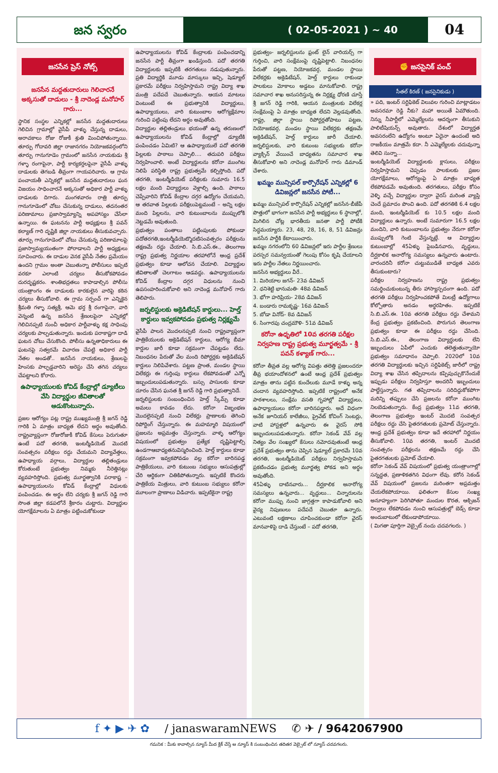జన స్వరం
( 02-05-2021 ) ~ 40
04
జనసేన ప్రెస్ నోట్స్
జనసేన మద్దతుదారులు గెలిచారనే అక్కసుతో దాడులు - శ్రీ నాదెండ్ల మనోహర్ గారు...
స్థానిక సంస్థల ఎన్నికల్లో జనసేన మద్దతుదారులు గెలిచిన గ్రామాల్లో వైసీపీ వాళ్ళు చేస్తున్న దాడులు, అరాచకాలు రోజు రోజుకీ శ్రుతి మించిపోతున్నాయి. తూర్పు గోదావరి జిల్లా రాజానగరం నియోజకవర్గంలోని తూర్పు గానుగూడెం గ్రామంలో జనసేన నాయకుడు శ్రీ గళ్ళా రంగాపైనా, పార్టీ కార్యకర్తలపైనా వైసీపీ వాళ్ళు దాడులకు తెగబడి తీవ్రంగా గాయపరిచారు. ఆ గ్రామ పంచాయతీ ఎన్నికల్లో జనసేన మద్దతుదారులు ఘన విజయం సాధించారనే అక్కసుతో అధికార పార్టీ వాళ్ళు దాడులకు దిగారు. మంగళవారం రాత్రి తూర్పు గానుగూడెంలో చోటు చేసుకున్న దాడులు, తదనంతర పరిణామాలు ప్రజాస్వామ్యాన్ని అపహాస్యం చేసేలా ఉన్నాయి. ఈ ఘటనను పార్టీ అధ్యక్షులు శ్రీ పవన్ కల్యాణ్ గారి దృష్టికి జిల్లా నాయకులు తీసుకువచ్చారు. తూర్పు గానుగూడెంలో చోటు చేసుకున్న పరిణామాలపై ప్రజాస్వామ్యయుతంగా పోరాడాలని పార్టీ అధ్యక్షులు సూచించారు. ఈ దాడుల వెనక వైసీపీ నేతల ప్రమేయం ఉందని గ్రామం అంతా చెబుతున్నా పోలీసులు ఇప్పటి వరకూ ఎలాంటి చర్యలు తీసుకోకపోవడం దురదృష్టకరం. శాంతిభద్రతలు కాపాడాల్సిన పోలీసు యంత్రాంగం ఈ దాడులకు కారకులైన వారిపై కఠిన చర్యలు తీసుకోవాలి. ఈ గ్రామ సర్పంచ్ గా ఎన్నికైన శ్రీమతి గళ్ళా సత్యశ్రీ, ఆమె భర్త శ్రీ రంగాపైనా, వారి వెన్నంటి ఉన్న జనసేన శ్రేణులపైనా ఎన్నికల్లో గెలిచినప్పటి నుంచీ అధికార పార్టీవాళ్ళు కక్ష సాధింపు చర్యలకు పాల్పడుతున్నారు. ఇందుకు పరాకాష్టగా దాడి ఘటన చోటు చేసుకొంది. పోలీసు ఉన్నతాధికారులు ఈ ఘటనపై సత్వరమే విచారణ చేపట్టి అధికార పార్టీ నేతల అండతో.. జనసేన నాయకులు, శ్రేణులపై హింసకు పాల్పడ్డవారిని అరెస్టు చేసి తగిన చర్యలు చేపట్టాలని కోరారు.
ఉపాధ్యాయులకు కోవిడ్ కేంద్రాల్లో డ్యూటీలు వేసి విద్యార్థుల జీవితాలతో ఆడుకొంటున్నారు.
ప్రజల ఆరోగ్యం పట్ల రాష్ట్ర ముఖ్యమంత్రి శ్రీ జగన్ రెడ్డి గారికి ఏ మాత్రం బాధ్యత లేదని అర్థం అవుతోంది. రాష్ట్రవ్యాప్తంగా రోజురోజుకీ కోవిడ్ కేసులు పెరుగుతూ ఉంటే పదో తరగతి, ఇంటర్మీడియెట్ మొదటి సంవత్సరం పరీక్షలు రద్దు చేయమని విద్యావేత్తలు, ఉపాధ్యాయ వర్గాలు, విద్యార్థుల తల్లితండ్రులు కోరుతుంటే ప్రభుత్వం నిమ్మకు నీరెత్తినట్లు వ్యవహరిస్తోంది. ప్రభుత్వ మూర్ఖత్వానికి పరాకాష్ట – ఉపాధ్యాయులను కోవిడ్ కేంద్రాల్లో విధులకు పంపించడం. ఈ అర్థం లేని చర్యకు శ్రీ జగన్ రెడ్డి గారి సొంత జిల్లా కడపలోనే శ్రీకారం చుట్టారు. విద్యార్థుల యోగక్షేమాలను ఏ మాత్రం పట్టించుకోకుండా
ఉపాధ్యాయులను కోవిడ్ కేంద్రాలకు పంపించడాన్ని జనసేన పార్టీ తీవ్రంగా ఖండిస్తుంది. పదో తరగతి విద్యార్థులకు ఇప్పటికీ తరగతులు నడుపుతున్నారు. ప్రతి విద్యార్థికి మూడు మాస్కులు ఇచ్చి, షెడ్యూల్ ప్రకారమే పరీక్షలు నిర్వహిస్తామని రాష్ట్ర విద్యా శాఖ మంత్రి పదేపదే చెబుతున్నారు. ఆయన మాటలు వింటుంటే ఈ ప్రభుత్వానికి విద్యార్థులు, ఉపాధ్యాయులు, వారి కుటుంబాల ఆరోగ్యక్షేమాల గురించి పట్టింపు లేదని అర్థం అవుతోంది.
విద్యార్థుల తల్లితండ్రులు భయంతో ఉన్న తరుణంలో ఉపాధ్యాయులను కోవిడ్ కేంద్రాల్లో డ్యూటీకి పంపించడం ఏమిటి? ఆ ఉపాధ్యాయులే పదో తరగతి పిల్లలకు పాఠాలు చెప్పాలి.... తదుపరి పరీక్షలు నిర్వహించాలి. అంటే విద్యార్థులను కరోనా ముంగిట నిలిపే పరిస్థితి రాష్ట్ర ప్రభుత్వమే కల్పిస్తోంది. పదో తరగతి, ఇంటర్మీడియెట్ పరీక్షలకు సుమారు 16.5 లక్షల మంది విద్యార్థులు వెళ్లాల్సి ఉంది. పాఠాలు చెప్పేవారిని కోవిడ్ కేంద్రాల దగ్గర ఉద్యోగం చేయమని, ఆ తరవాత పిల్లలకు పరీక్షలుపెట్టమంటే – అన్ని లక్షల మంది పిల్లలను, వారి కుటుంబాలను ముప్పులోకి నెట్టడమే అవుతుంది.
ప్రభుత్వం పంతాలు పట్టింపులకు పోకుండా పదోతరగతి,ఇంటర్మీడియెట్మొదటిసంవత్సరం పరీక్షలను తక్షణమే రద్దు చేయాలి. సి.బి.ఎస్.ఈ., తెలంగాణ రాష్ట్ర ప్రభుత్వ నిర్ణయాల తరహాలోనే ఆంధ్ర ప్రదేశ్ ప్రభుత్వం కూడా ఆలోచన చేయాలి. విద్యార్థుల జీవితాలతో చెలగాటం ఆడవద్దు. ఉపాధ్యాయులను కోవిడ్ కేంద్రాల దగ్గర విధులను నుంచి ఉపసంహరించుకోవాలి అని నాదెండ్ల మనోహర్ గారు తెలిపారు.
జర్నలిస్టులకు అక్రెడిటేషన్ కార్డులు... హెల్త్ కార్డులు ఇవ్వకపోవడం ప్రభుత్వ నిర్లక్ష్యమే
వైసీపీ పాలన మొదలనప్పటి నుంచి రాష్ట్రవ్యాప్తంగా పాత్రికేయులకు అక్రెడిటేషన్ కార్డులు, ఆరోగ్య బీమా కార్డుల జారీ కూడా సక్రమంగా చేపట్టడం లేదు. నిబంధనల పేరుతో వేల మంది రిపోర్టర్లకు అక్రెడిటేషన్ కార్డులు నిలిపివేశారు. పట్టణ ప్రాంత, మండల స్థాయి విలేకర్లు ఈ గుర్తింపు కార్డులు లేకపోవడంతో ఎన్నో ఇబ్బందులుపడుతున్నారు. బస్సు పాసులకు కూడా దూరం చేసిన ఘనత శ్రీ జగన్ రెడ్డి గారి ప్రభుత్వానిదే.
జర్నలిస్టులకు సంబంధించిన హెల్త్ స్కీమ్స్ కూడా అమలు కావడం లేదు. కరోనా విజృంభణ మొదలైనప్పటి నుంచి విలేకర్లు ప్రాణాలకు తెగించి రిపోర్టింగ్ చేస్తున్నారు. ఈ మహమ్మారి విషయంలో ప్రజలను అప్రమత్తం చేస్తున్నారు. వాళ్ళ ఆరోగ్యం విషయంలో ప్రభుత్వం ప్రత్యేక దృష్టిపెట్టాల్సి ఉండగాఆబాధ్యతనువిస్మరించింది. హెల్త్ కార్డులు కూడా సక్రమంగా ఇవ్వకపోవడం వల్ల కరోనా బారినపడ్డ పాత్రికేయులు, వారి కుటుంబ సభ్యులు ఆసుపత్రుల్లో చేరి ఆర్థికంగా చితికిపోతున్నారు. ఇప్పటికే కొందరు పాత్రికేయ మిత్రులు, వారి కుటుంబ సభ్యులు కరోనా మూలంగా ప్రాణాలు విడిచారు. ఇప్పటికైనా రాష్ట్ర
ప్రభుత్వం- జర్నలిస్టులను ఫ్రంట్ లైన్ వారియర్స్ గా గుర్తించి, వారి సంక్షేమంపై దృష్టిపెట్టాలి. నిబంధనల పేరుతో పట్టణ, నియోజకవర్గ, మండల స్థాయి విలేకర్లకు అక్రెడిటేషన్, హెల్త్ కార్డులు రాకుండా పాలకులు మోకాలు అడ్డటం మానుకోవాలి. రాష్ట్ర సమాచార శాఖ అనుసరిస్తున్న ఈ నిర్లక్ష్య ధోరణి చూస్తే శ్రీ జగన్ రెడ్డి గారికి, ఆయన మంత్రులకు విలేకర్ల సంక్షేమంపై ఏ మాత్రం బాధ్యత లేదని వెల్లడవుతోంది. రాష్ట్ర, జిల్లా స్థాయి రిపోర్టర్లతోపాటు పట్టణ, నియోజకవర్గ, మండల స్థాయి విలేకర్లకు తక్షణమే అక్రెడిటేషన్, హెల్త్ కార్డులు జారీ చేయాలి. జర్నలిస్టులకు, వారి కుటుంబ సభ్యులకు కరోనా వ్యాక్సిన్ వేయించే బాధ్యతను సమాచార శాఖ తీసుకోవాలి అని నాదెండ్ల మనోహర్ గారు డిమాండ్ చేశారు.
ఖమ్మం మున్సిపల్ కార్పొరేషన్ ఎన్నికల్లో 6 డివిజన్లలో జనసేన పోటీ...
ఖమ్మం మున్సిపల్ కార్పొరేషన్ ఎన్నికల్లో జనసేన-బీజేపీ పొత్తులో భాగంగా జనసేన పార్టీ అభ్యర్థులు 6 స్థానాల్లో, మిగిలిన చోట్ల భారతీయ జనతా పార్టీ పోటీకి సిద్ధమయ్యారు. 23, 48, 28, 16, 8, 51 డివిజన్లు జనసేన పార్టీకి కేటాయించారు.
ఖమ్మం నగరంలోని 60 డివిజన్లలో ఇరు పార్టీల శ్రేణులు పరస్పర సమన్వయంతో గెలుపు కోసం కృషి చేయాలని ఇరు పార్టీల నేతలు నిర్ణయించారు.
జనసేన అభ్యర్థులు వీరే..
1. మిరియాల జగన్- 23వ డివిజన్
2. ధనిశెట్టి భానుమతి- 48వ డివిజన్
3. భోగా హరిప్రియ- 28వ డివిజన్
4. బండారు రామకృష్ణ- 16వ డివిజన్
5. బోడా వినోద్- 8వ డివిజన్
6. సింగారపు చంద్రమౌళి- 51వ డివిజన్
కరోనా ఉధృతిలో 10వ తరగతి పరీక్షల నిర్వహణ రాష్ట్ర ప్రభుత్వ మూర్ఖత్వమే - శ్రీ పవన్ కళ్యాణ్ గారు...
కరోనా తీవ్రత వల్ల ఆరోగ్య విపత్తు తలెత్తి ప్రజలందరూ తీవ్ర భయాందోళనలో ఉంటే ఆంధ్ర ప్రదేశ్ ప్రభుత్వం మాత్రం తాను పట్టిన కుందేలుకు మూడే కాళ్ళు అన్న చందాన వ్యవహరిస్తోంది. ఇప్పటికే రాష్ట్రంలో అనేక పాఠశాలలు, సంక్షేమ వసతి గృహాల్లో విద్యార్థులు, ఉపాధ్యాయులు కరోనా బారినపడ్డారు. అదే విధంగా అనేక జూనియర్ కాలేజీలు, ప్రైవేట్ కోచింగ్ సెంటర్లు, వాటి హాస్టళ్లలో ఉన్నవారు ఈ వైరస్ సోకి ఇబ్బందులుపడుతున్నారు. కరోనా సెకండ్ వేవ్ వల్ల నిత్యం వేల సంఖ్యలో కేసులు నమోదవుతుంటే ఆంధ్ర ప్రదేశ్ ప్రభుత్వం తాను చెప్పిన షెడ్యూల్ ప్రకారమే 10వ తరగతి, ఇంటర్మీడియెట్ పరీక్షలు నిర్వహిస్తామని ప్రకటించడం ప్రభుత్వ మూర్ఖత్వ పోకడ అని అర్థం అవుతోంది.
45ఏళ్ళు దాటినవారు... దీర్ఘకాలిక అనారోగ్య సమస్యలు ఉన్నవారు... వృద్ధులు... చిన్నారులను కరోనా ముప్పు నుంచి జాగ్రత్తగా కాపాడుకోవాలి అని వైద్య నిపుణులు పదేపదే చెబుతూ ఉన్నారు. ఎటువంటి లక్షణాలు చూపించకుండా కరోనా వైరస్ మానవాళిపై దాడి చేస్తుంటే – పదో తరగతి,
✊ జనసైనిక్ పంచ్
సీతల్ కిరణ్ ( జనసైనికుడు )
» పది, ఇంటర్ సర్టిఫికెట్ విలువల గురించి మాట్లాడటం అవసరమా రెడ్డి నీకు? మహా అయితే ఏమౌతుంది. నిన్ను నీపార్టీలో ఎమ్మెల్యేలను ఆదర్శంగా తీసుకుని పాలిటీషియన్స్ అవుతారు. దేశంలో విద్యార్హత అవసరంలేని ఉద్యోగం అంటూ ఏదైనా ఉందంటే అది రాజకీయం మాత్రమే కదా. నీ ఎమ్మెల్యేలకు చదువున్నా తెలివి సున్నా...
ఇంటర్మీడియెట్ విద్యార్థులకు క్లాసులు, పరీక్షలు నిర్వహిస్తామని చెప్పడం పాలకులకు ప్రజల యోగక్షేమాలు, ఆరోగ్యంపై ఏ మాత్రం బాధ్యత లేకపోవడమే అవుతుంది. తరగతులు, పరీక్షల కోసం వెళ్ళి వచ్చే విద్యార్థుల ద్వారా వైరస్ మరింత వ్యాప్తి చెందే ప్రమాదం పొంచి ఉంది. పదో తరగతికి 6.4 లక్షల మంది, ఇంటర్మీడియెట్ కు 10.5 లక్షల మంది విద్యార్థులు ఉన్నారు. అంటే సుమారుగా 16.5 లక్షల మందిని, వారి కుటుంబాలను ప్రభుత్వం నేరుగా కరోనా ముప్పులోకి గెంటి వేస్తున్నట్లే. ఆ విద్యార్థుల కుటుంబాల్లో 45ఏళ్ళు పైబడినవారు, వృద్ధులు, దీర్ఘకాలిక అనారోగ్య సమస్యలు ఉన్నవారు ఉంటారు. వారందరినీ కరోనా చుట్టుముడితే బాధ్యత ఎవరు తీసుకుంటారు?
పరీక్షల నిర్వహణను రాష్ట్ర ప్రభుత్వం సమర్థించుకుంటున్న తీరు హాస్యాస్పదంగా ఉంది. పదో తరగతి పరీక్షలు నిర్వహించకపోతే మిలట్రీ ఉద్యోగాలు కోల్పోతారు అనడం అర్థరహితం. ఇప్పటికే సి.బి.ఎస్.ఈ. 10వ తరగతి పరీక్షలు రద్దు చేశామని కేంద్ర ప్రభుత్వం ప్రకటించింది. పొరుగున తెలంగాణ ప్రభుత్వం కూడా ఈ పరీక్షలు రద్దు చేసింది. సి.బి.ఎస్.ఈ., తెలంగాణ విద్యార్థులకు లేని ఇబ్బందులు ఏపీలో ఎందుకు తలెత్తుతున్నాయో ప్రభుత్వం సమాధానం చెప్పాలి. 2020లో 10వ తరగతి విద్యార్థులకు ఇచ్చిన సర్టిఫికెట్స్ జారీలో రాష్ట్ర విద్యా శాఖ చేసిన తప్పిదాలను కప్పిపుచ్చుకొనేందుకే ఇప్పుడు పరీక్షలు నిర్వహిస్తూ అందరినీ ఇబ్బందులు పాల్జేస్తున్నారు. గత తప్పిదాలను సరిదిద్దుకోకపోగా మరిన్ని తప్పులు చేసి ప్రజలను కరోనా ముంగిట నిలబెడుతున్నారు. కేంద్ర ప్రభుత్వం 11వ తరగతి, తెలంగాణ ప్రభుత్వం ఇంటర్ మొదటి సంవత్సర పరీక్షలు రద్దు చేసి పైతరగతులకు ప్రమోట్ చేస్తున్నారు. ఆంధ్ర ప్రదేశ్ ప్రభుత్వం కూడా ఇదే తరహాలో నిర్ణయం తీసుకోవాలి. 10వ తరగతి, ఇంటర్ మొదటి సంవత్సరం పరీక్షలను తక్షణమే రద్దు చేసి పైతరగతులకు ప్రమోట్ చేయాలి.
కరోనా సెకండ్ వేవ్ విషయంలో ప్రభుత్వ యంత్రాంగాల్లో సన్నద్ధత, ప్రణాళికతగిన విధంగా లేవు. కరోన సెకండ్ వేవ్ విషయంలో ప్రజలను మరింతగా అప్రమత్తం చేయలేకపోయాయి. ఫలితంగా కేసుల సంఖ్య అనూహ్యంగా పెరిగిపోతూ మందుల కొరత, ఆక్సిజన్ నిల్వలు లేకపోవడం నుంచి ఆసుపత్రుల్లో బెడ్స్ కూడా అందుబాటులో లేకుండాపోయాయి.
( మిగతా పూర్తిగా వెబ్సైట్ నందు చదవగలరు. )
f ✦ ▶ ✈ ✿ / janaswaramNEWS ✆ ✈ / 9642067900
గమనిక : మీకు కావాల్సిన న్యూస్ మీద క్లిక్ చేస్తే ఆ న్యూస్ కి సంబంధించిన తదితర వెబ్సైట్ లో న్యూస్ చదవగలరు.